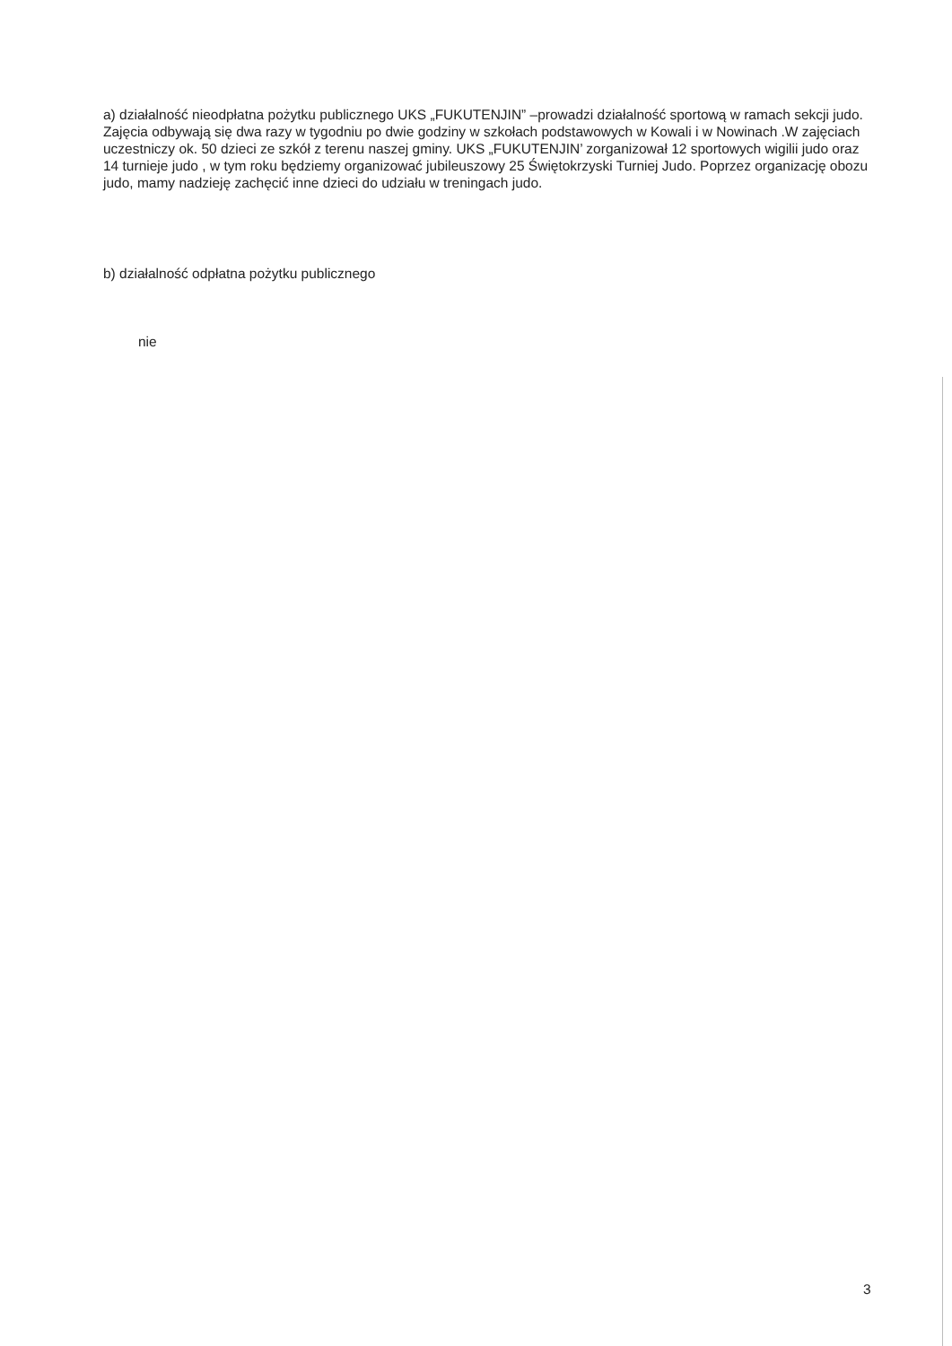a) działalność nieodpłatna pożytku publicznego UKS „FUKUTENJIN” –prowadzi działalność sportową w ramach sekcji judo. Zajęcia odbywają się dwa razy w tygodniu po dwie godziny w szkołach podstawowych w Kowali i w Nowinach .W zajęciach uczestniczy ok. 50 dzieci ze szkół z terenu naszej gminy. UKS „FUKUTENJIN’ zorganizował 12 sportowych wigilii judo oraz 14 turnieje judo , w tym roku będziemy organizować jubileuszowy 25 Świętokrzyski Turniej Judo. Poprzez organizację obozu judo, mamy nadzieję zachęcić inne dzieci do udziału w treningach judo.
b) działalność odpłatna pożytku publicznego
nie
3